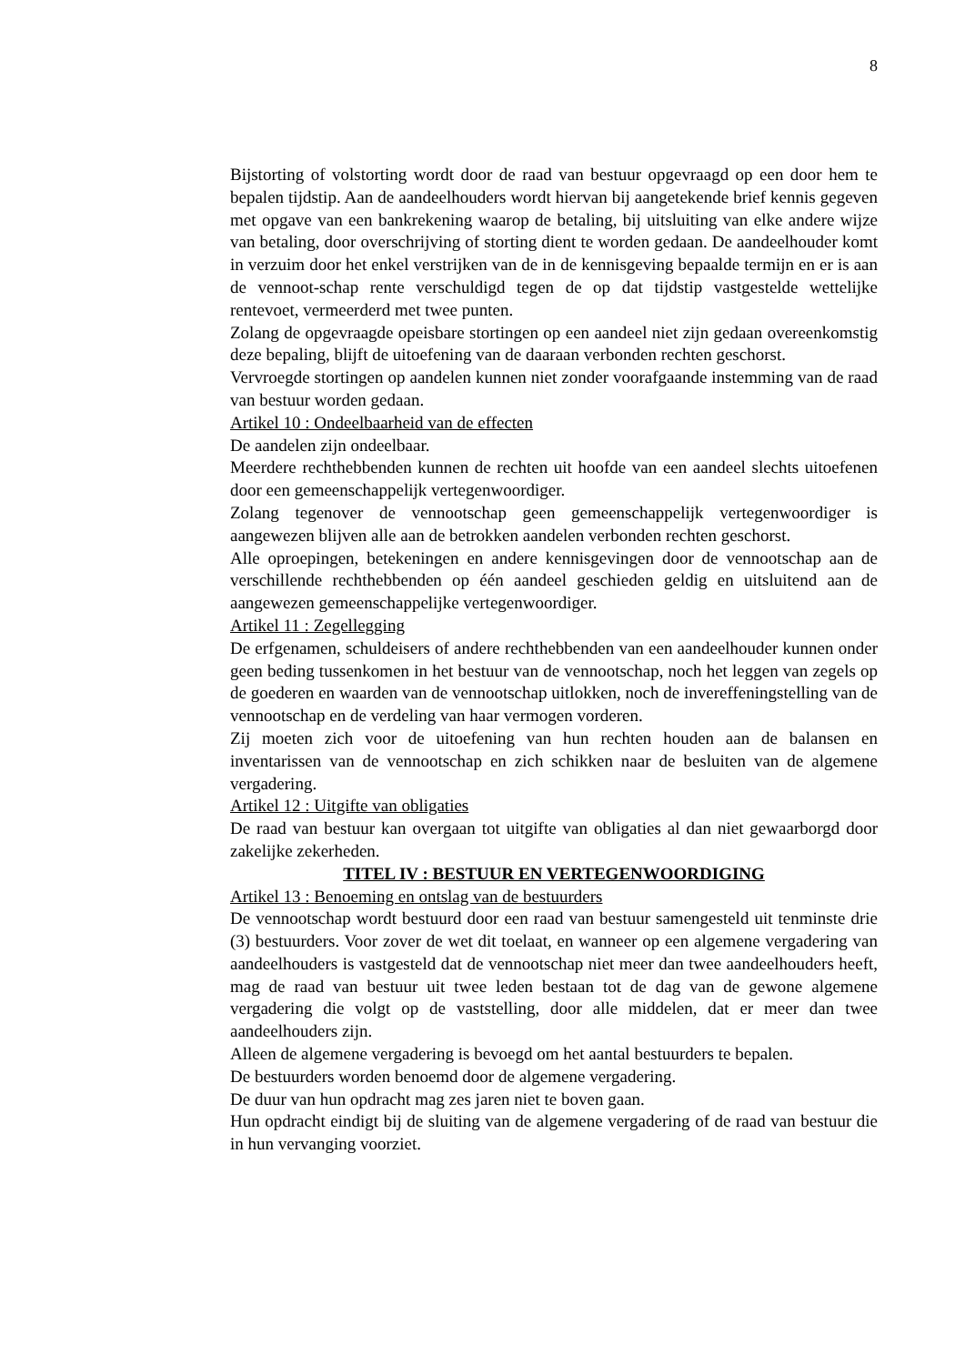8
Bijstorting of volstorting wordt door de raad van bestuur opgevraagd op een door hem te bepalen tijdstip. Aan de aandeelhouders wordt hiervan bij aangetekende brief kennis gegeven met opgave van een bankrekening waarop de betaling, bij uitsluiting van elke andere wijze van betaling, door overschrijving of storting dient te worden gedaan. De aandeelhouder komt in verzuim door het enkel verstrijken van de in de kennisgeving bepaalde termijn en er is aan de vennoot-schap rente verschuldigd tegen de op dat tijdstip vastgestelde wettelijke rentevoet, vermeerderd met twee punten.
Zolang de opgevraagde opeisbare stortingen op een aandeel niet zijn gedaan overeenkomstig deze bepaling, blijft de uitoefening van de daaraan verbonden rechten geschorst.
Vervroegde stortingen op aandelen kunnen niet zonder voorafgaande instemming van de raad van bestuur worden gedaan.
Artikel 10 : Ondeelbaarheid van de effecten
De aandelen zijn ondeelbaar.
Meerdere rechthebbenden kunnen de rechten uit hoofde van een aandeel slechts uitoefenen door een gemeenschappelijk vertegenwoordiger.
Zolang tegenover de vennootschap geen gemeenschappelijk vertegenwoordiger is aangewezen blijven alle aan de betrokken aandelen verbonden rechten geschorst.
Alle oproepingen, betekeningen en andere kennisgevingen door de vennootschap aan de verschillende rechthebbenden op één aandeel geschieden geldig en uitsluitend aan de aangewezen gemeenschappelijke vertegenwoordiger.
Artikel 11 : Zegellegging
De erfgenamen, schuldeisers of andere rechthebbenden van een aandeelhouder kunnen onder geen beding tussenkomen in het bestuur van de vennootschap, noch het leggen van zegels op de goederen en waarden van de vennootschap uitlokken, noch de invereffeningstelling van de vennootschap en de verdeling van haar vermogen vorderen.
Zij moeten zich voor de uitoefening van hun rechten houden aan de balansen en inventarissen van de vennootschap en zich schikken naar de besluiten van de algemene vergadering.
Artikel 12 : Uitgifte van obligaties
De raad van bestuur kan overgaan tot uitgifte van obligaties al dan niet gewaarborgd door zakelijke zekerheden.
TITEL IV : BESTUUR EN VERTEGENWOORDIGING
Artikel 13 : Benoeming en ontslag van de bestuurders
De vennootschap wordt bestuurd door een raad van bestuur samengesteld uit tenminste drie (3) bestuurders. Voor zover de wet dit toelaat, en wanneer op een algemene vergadering van aandeelhouders is vastgesteld dat de vennootschap niet meer dan twee aandeelhouders heeft, mag de raad van bestuur uit twee leden bestaan tot de dag van de gewone algemene vergadering die volgt op de vaststelling, door alle middelen, dat er meer dan twee aandeelhouders zijn.
Alleen de algemene vergadering is bevoegd om het aantal bestuurders te bepalen.
De bestuurders worden benoemd door de algemene vergadering.
De duur van hun opdracht mag zes jaren niet te boven gaan.
Hun opdracht eindigt bij de sluiting van de algemene vergadering of de raad van bestuur die in hun vervanging voorziet.